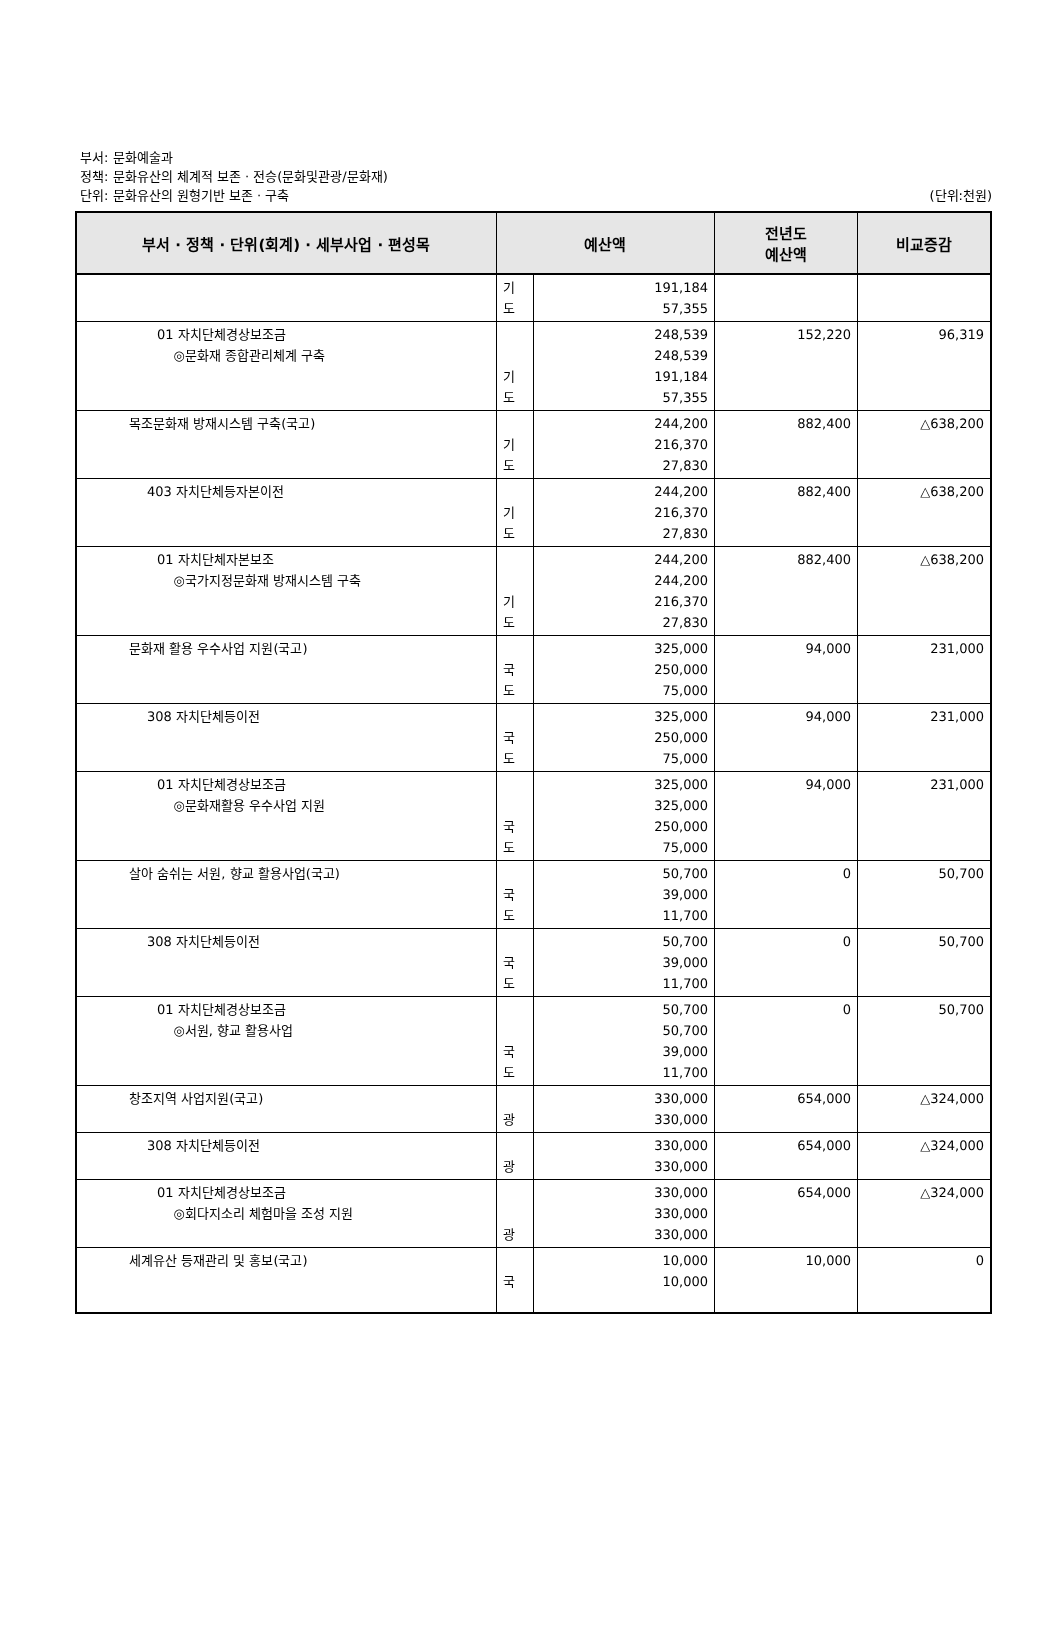부서: 문화예술과
정책: 문화유산의 체계적 보존 · 전승(문화및관광/문화재)
단위: 문화유산의 원형기반 보존 · 구축 (단위:천원)
| 부서 · 정책 · 단위(회계) · 세부사업 · 편성목 | 예산액 | | 전년도 예산액 | 비교증감 |
| --- | --- | --- | --- | --- |
| | 기 도 | 191,184 57,355 | | |
| 01 자치단체경상보조금 ◎문화재 종합관리체계 구축 | 기 도 | 248,539 248,539 191,184 57,355 | 152,220 | 96,319 |
| 목조문화재 방재시스템 구축(국고) | 기 도 | 244,200 216,370 27,830 | 882,400 | △638,200 |
| 403 자치단체등자본이전 | 기 도 | 244,200 216,370 27,830 | 882,400 | △638,200 |
| 01 자치단체자본보조 ◎국가지정문화재 방재시스템 구축 | 기 도 | 244,200 244,200 216,370 27,830 | 882,400 | △638,200 |
| 문화재 활용 우수사업 지원(국고) | 국 도 | 325,000 250,000 75,000 | 94,000 | 231,000 |
| 308 자치단체등이전 | 국 도 | 325,000 250,000 75,000 | 94,000 | 231,000 |
| 01 자치단체경상보조금 ◎문화재활용 우수사업 지원 | 국 도 | 325,000 325,000 250,000 75,000 | 94,000 | 231,000 |
| 살아 숨쉬는 서원, 향교 활용사업(국고) | 국 도 | 50,700 39,000 11,700 | 0 | 50,700 |
| 308 자치단체등이전 | 국 도 | 50,700 39,000 11,700 | 0 | 50,700 |
| 01 자치단체경상보조금 ◎서원, 향교 활용사업 | 국 도 | 50,700 50,700 39,000 11,700 | 0 | 50,700 |
| 창조지역 사업지원(국고) | 광 | 330,000 330,000 | 654,000 | △324,000 |
| 308 자치단체등이전 | 광 | 330,000 330,000 | 654,000 | △324,000 |
| 01 자치단체경상보조금 ◎회다지소리 체험마을 조성 지원 | 광 | 330,000 330,000 330,000 | 654,000 | △324,000 |
| 세계유산 등재관리 및 홍보(국고) | 국 | 10,000 10,000 | 10,000 | 0 |